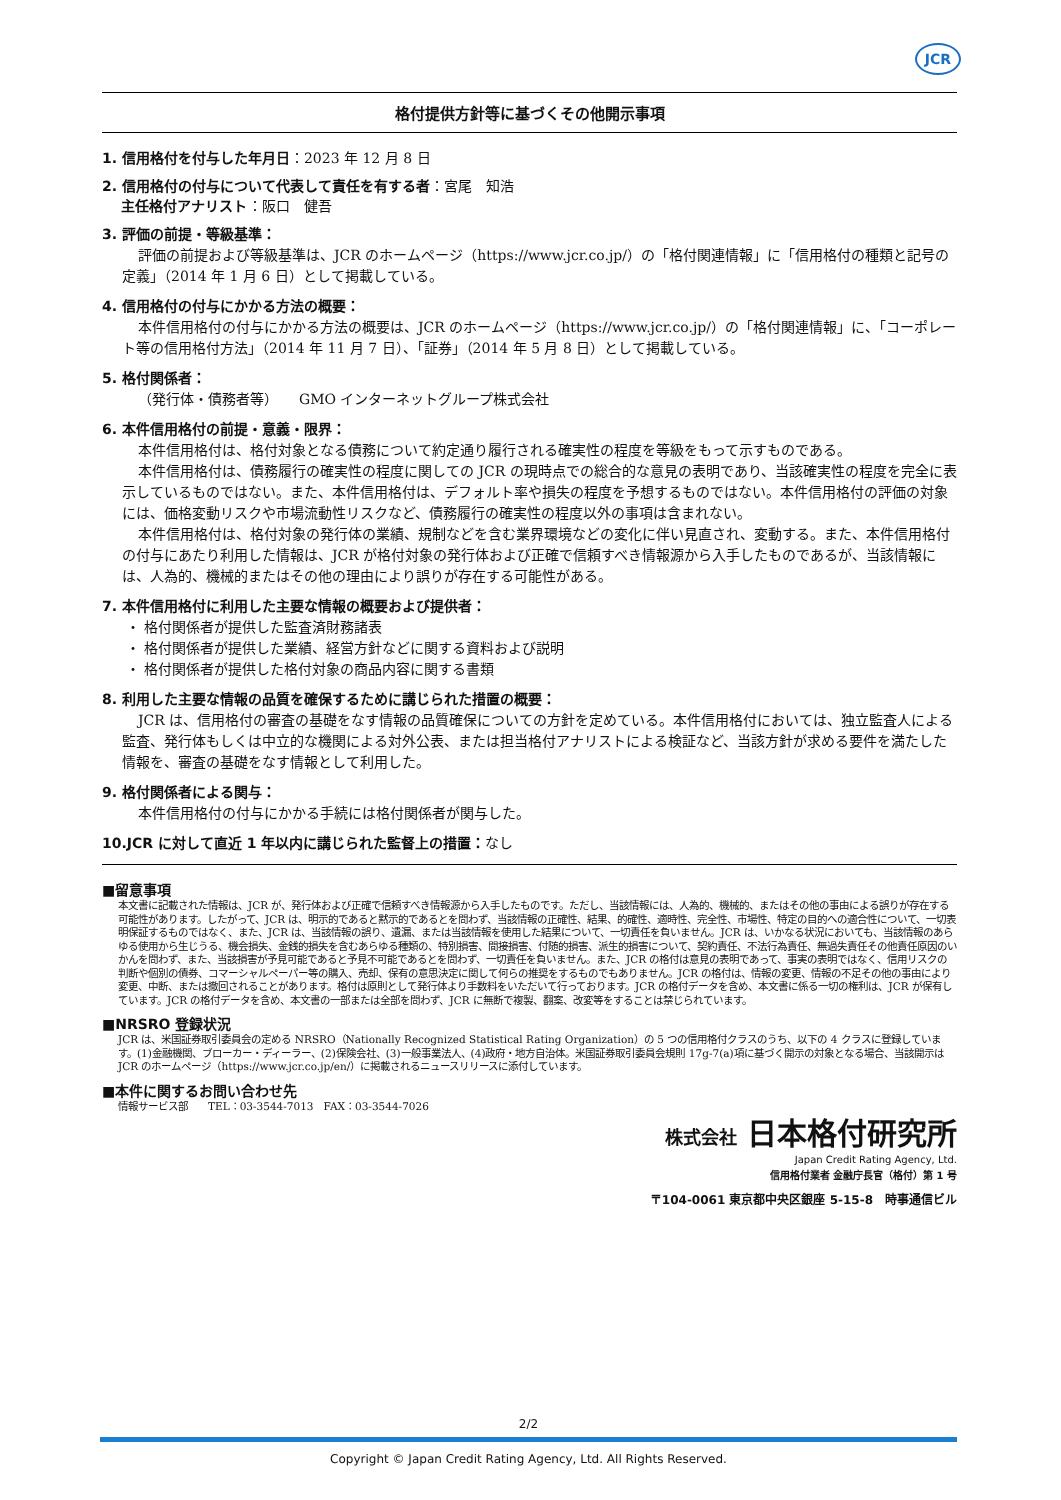JCR
格付提供方針等に基づくその他開示事項
1. 信用格付を付与した年月日：2023 年 12 月 8 日
2. 信用格付の付与について代表して責任を有する者：宮尾　知浩
主任格付アナリスト：阪口　健吾
3. 評価の前提・等級基準：
評価の前提および等級基準は、JCR のホームページ（https://www.jcr.co.jp/）の「格付関連情報」に「信用格付の種類と記号の定義」（2014 年 1 月 6 日）として掲載している。
4. 信用格付の付与にかかる方法の概要：
本件信用格付の付与にかかる方法の概要は、JCR のホームページ（https://www.jcr.co.jp/）の「格付関連情報」に、「コーポレート等の信用格付方法」（2014 年 11 月 7 日）、「証券」（2014 年 5 月 8 日）として掲載している。
5. 格付関係者：
（発行体・債務者等）　　GMO インターネットグループ株式会社
6. 本件信用格付の前提・意義・限界：
本件信用格付は、格付対象となる債務について約定通り履行される確実性の程度を等級をもって示すものである。
本件信用格付は、債務履行の確実性の程度に関しての JCR の現時点での総合的な意見の表明であり、当該確実性の程度を完全に表示しているものではない。また、本件信用格付は、デフォルト率や損失の程度を予想するものではない。本件信用格付の評価の対象には、価格変動リスクや市場流動性リスクなど、債務履行の確実性の程度以外の事項は含まれない。
本件信用格付は、格付対象の発行体の業績、規制などを含む業界環境などの変化に伴い見直され、変動する。また、本件信用格付の付与にあたり利用した情報は、JCR が格付対象の発行体および正確で信頼すべき情報源から入手したものであるが、当該情報には、人為的、機械的またはその他の理由により誤りが存在する可能性がある。
7. 本件信用格付に利用した主要な情報の概要および提供者：
・ 格付関係者が提供した監査済財務諸表
・ 格付関係者が提供した業績、経営方針などに関する資料および説明
・ 格付関係者が提供した格付対象の商品内容に関する書類
8. 利用した主要な情報の品質を確保するために講じられた措置の概要：
JCR は、信用格付の審査の基礎をなす情報の品質確保についての方針を定めている。本件信用格付においては、独立監査人による監査、発行体もしくは中立的な機関による対外公表、または担当格付アナリストによる検証など、当該方針が求める要件を満たした情報を、審査の基礎をなす情報として利用した。
9. 格付関係者による関与：
本件信用格付の付与にかかる手続には格付関係者が関与した。
10.JCR に対して直近 1 年以内に講じられた監督上の措置：なし
■留意事項
本文書に記載された情報は、JCR が、発行体および正確で信頼すべき情報源から入手したものです。ただし、当該情報には、人為的、機械的、またはその他の事由による誤りが存在する可能性があります。したがって、JCR は、明示的であると黙示的であるとを問わず、当該情報の正確性、結果、的確性、適時性、完全性、市場性、特定の目的への適合性について、一切表明保証するものではなく、また、JCR は、当該情報の誤り、遺漏、または当該情報を使用した結果について、一切責任を負いません。JCR は、いかなる状況においても、当該情報のあらゆる使用から生じうる、機会損失、金銭的損失を含むあらゆる種類の、特別損害、間接損害、付随的損害、派生的損害について、契約責任、不法行為責任、無過失責任その他責任原因のいかんを問わず、また、当該損害が予見可能であると予見不可能であるとを問わず、一切責任を負いません。また、JCR の格付は意見の表明であって、事実の表明ではなく、信用リスクの判断や個別の債券、コマーシャルペーパー等の購入、売却、保有の意思決定に関して何らの推奨をするものでもありません。JCR の格付は、情報の変更、情報の不足その他の事由により変更、中断、または撤回されることがあります。格付は原則として発行体より手数料をいただいて行っております。JCR の格付データを含め、本文書に係る一切の権利は、JCR が保有しています。JCR の格付データを含め、本文書の一部または全部を問わず、JCR に無断で複製、翻案、改変等をすることは禁じられています。
■NRSRO 登録状況
JCR は、米国証券取引委員会の定める NRSRO（Nationally Recognized Statistical Rating Organization）の 5 つの信用格付クラスのうち、以下の 4 クラスに登録しています。(1)金融機関、ブローカー・ディーラー、(2)保険会社、(3)一般事業法人、(4)政府・地方自治体。米国証券取引委員会規則 17g-7(a)項に基づく開示の対象となる場合、当該開示は JCR のホームページ（https://www.jcr.co.jp/en/）に掲載されるニュースリリースに添付しています。
■本件に関するお問い合わせ先
情報サービス部　　TEL：03-3544-7013　FAX：03-3544-7026
株式会社 日本格付研究所
Japan Credit Rating Agency, Ltd.
信用格付業者 金融庁長官（格付）第 1 号
〒104-0061 東京都中央区銀座 5-15-8　時事通信ビル
2/2
Copyright © Japan Credit Rating Agency, Ltd. All Rights Reserved.